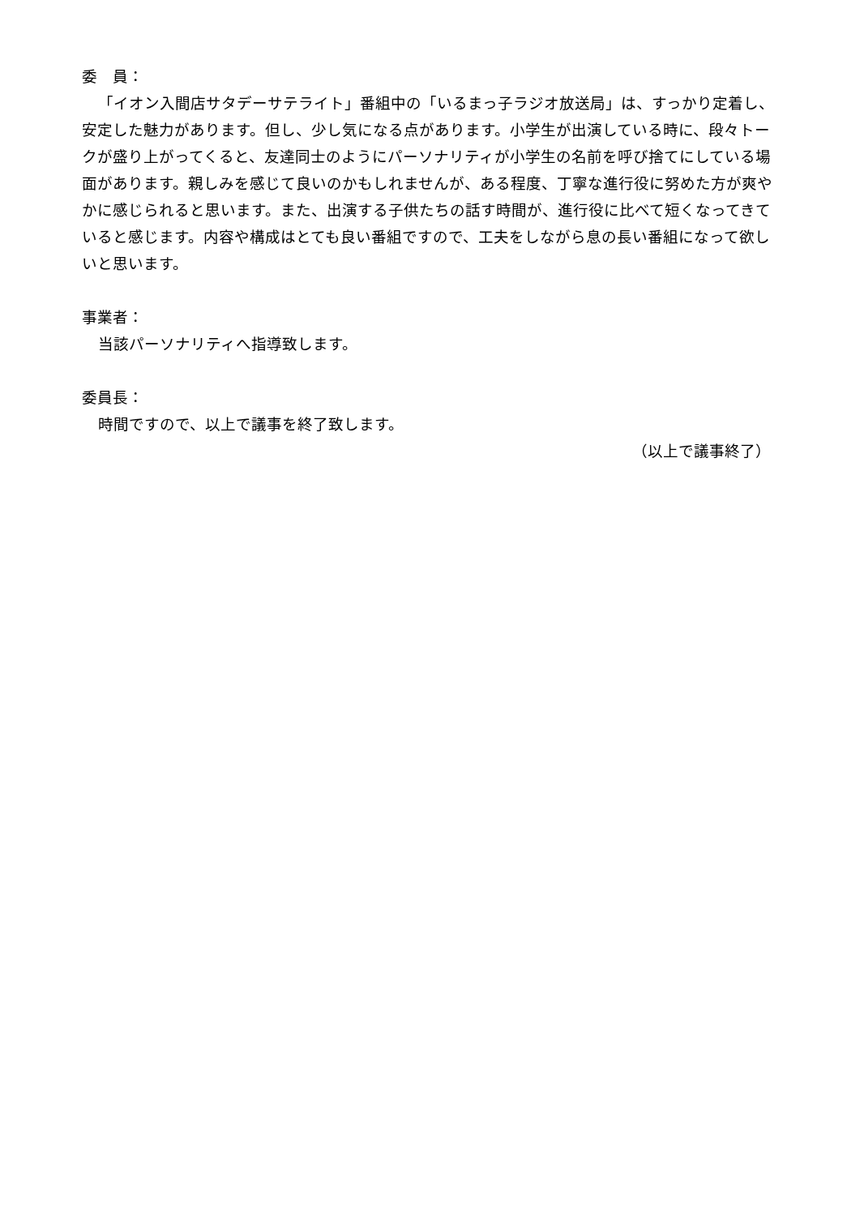委　員：
「イオン入間店サタデーサテライト」番組中の「いるまっ子ラジオ放送局」は、すっかり定着し、安定した魅力があります。但し、少し気になる点があります。小学生が出演している時に、段々トークが盛り上がってくると、友達同士のようにパーソナリティが小学生の名前を呼び捨てにしている場面があります。親しみを感じて良いのかもしれませんが、ある程度、丁寧な進行役に努めた方が爽やかに感じられると思います。また、出演する子供たちの話す時間が、進行役に比べて短くなってきていると感じます。内容や構成はとても良い番組ですので、工夫をしながら息の長い番組になって欲しいと思います。
事業者：
当該パーソナリティへ指導致します。
委員長：
時間ですので、以上で議事を終了致します。
（以上で議事終了）